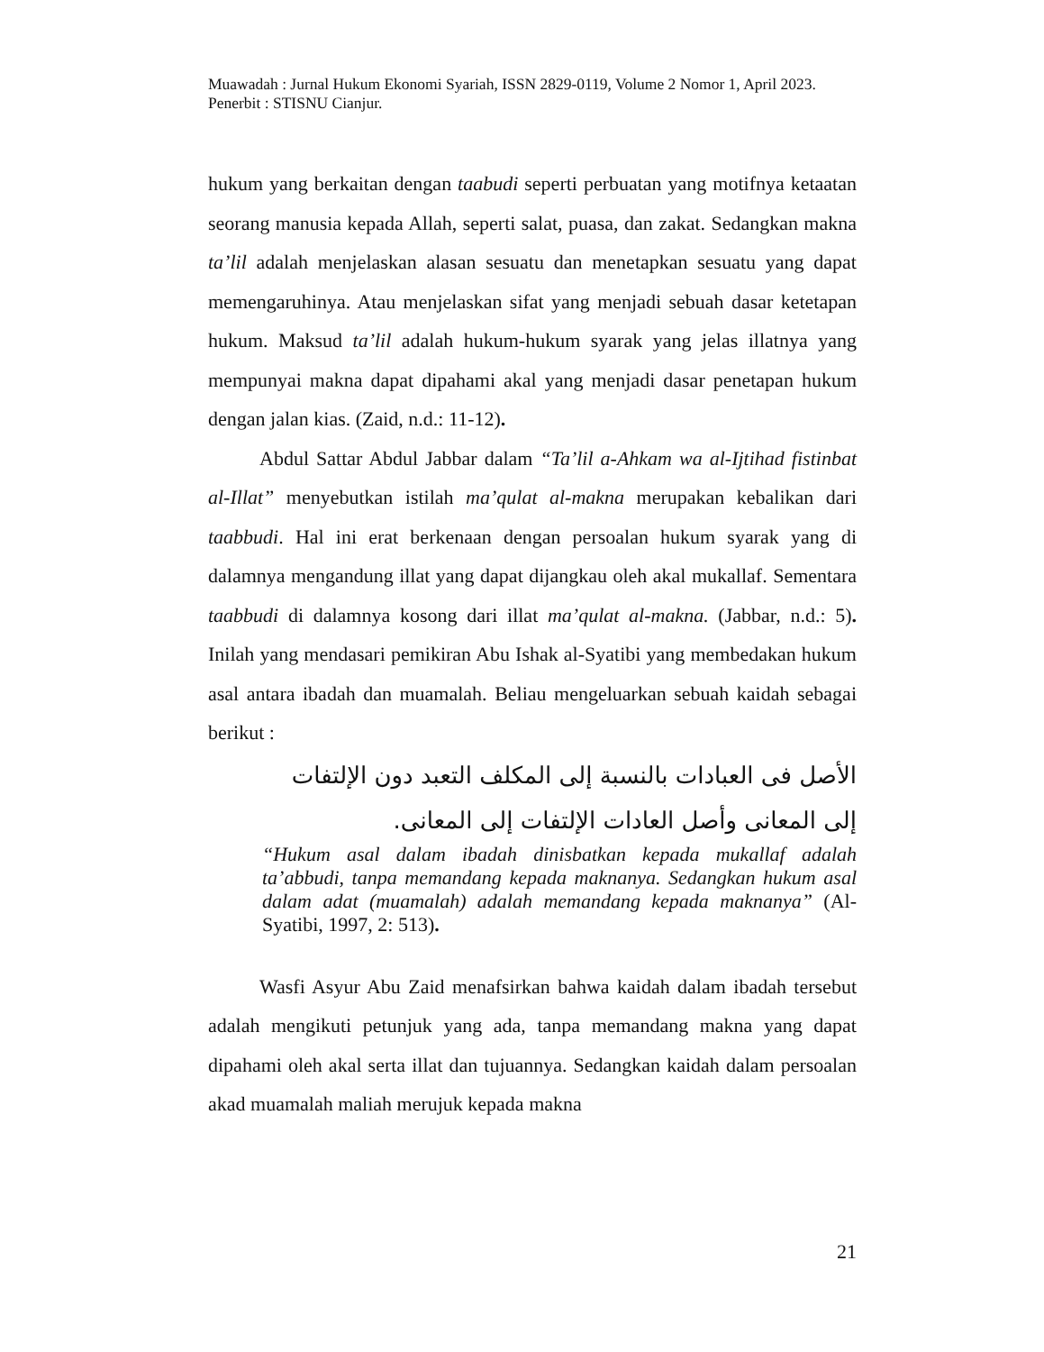Muawadah : Jurnal Hukum Ekonomi Syariah, ISSN 2829-0119, Volume 2 Nomor 1, April 2023. Penerbit : STISNU Cianjur.
hukum yang berkaitan dengan taabudi seperti perbuatan yang motifnya ketaatan seorang manusia kepada Allah, seperti salat, puasa, dan zakat. Sedangkan makna ta’lil adalah menjelaskan alasan sesuatu dan menetapkan sesuatu yang dapat memengaruhinya. Atau menjelaskan sifat yang menjadi sebuah dasar ketetapan hukum. Maksud ta’lil adalah hukum-hukum syarak yang jelas illatnya yang mempunyai makna dapat dipahami akal yang menjadi dasar penetapan hukum dengan jalan kias. (Zaid, n.d.: 11-12).
Abdul Sattar Abdul Jabbar dalam “Ta’lil a-Ahkam wa al-Ijtihad fistinbat al-Illat” menyebutkan istilah ma’qulat al-makna merupakan kebalikan dari taabbudi. Hal ini erat berkenaan dengan persoalan hukum syarak yang di dalamnya mengandung illat yang dapat dijangkau oleh akal mukallaf. Sementara taabbudi di dalamnya kosong dari illat ma’qulat al-makna. (Jabbar, n.d.: 5). Inilah yang mendasari pemikiran Abu Ishak al-Syatibi yang membedakan hukum asal antara ibadah dan muamalah. Beliau mengeluarkan sebuah kaidah sebagai berikut :
الأصل فى العبادات بالنسبة إلى المكلف التعبد دون الإلتفات إلى المعانى وأصل العادات الإلتفات إلى المعانى.
“Hukum asal dalam ibadah dinisbatkan kepada mukallaf adalah ta’abbudi, tanpa memandang kepada maknanya. Sedangkan hukum asal dalam adat (muamalah) adalah memandang kepada maknanya” (Al-Syatibi, 1997, 2: 513).
Wasfi Asyur Abu Zaid menafsirkan bahwa kaidah dalam ibadah tersebut adalah mengikuti petunjuk yang ada, tanpa memandang makna yang dapat dipahami oleh akal serta illat dan tujuannya. Sedangkan kaidah dalam persoalan akad muamalah maliah merujuk kepada makna
21